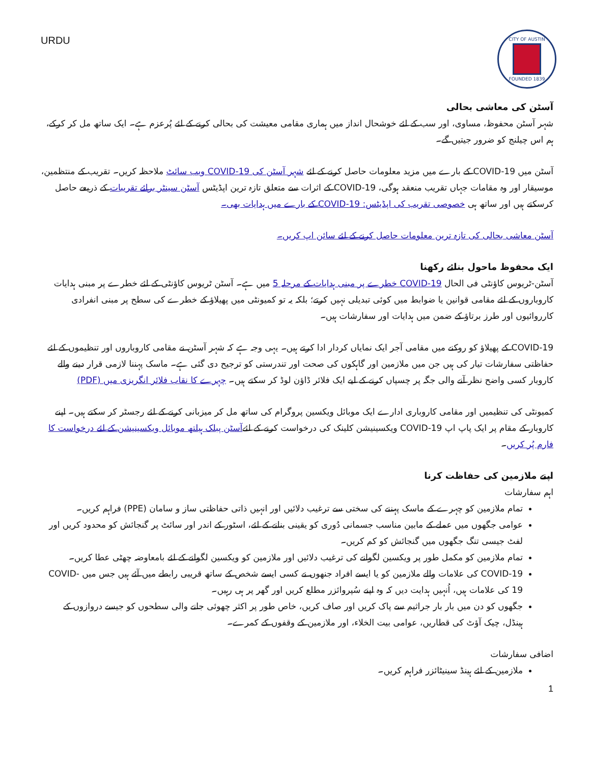CITY OF AUSTIN
FOUNDED 1839
URDU
آسٹن کی معاشی بحالی
شہر آسٹن محفوظ، مساوی، اور سب کے لئے خوشحال انداز میں ہماری مقامی معیشت کی بحالی کرنے کے لئے پُرعزم ہے۔ ایک ساتھ مل کر کرکے، ہم اس چیلنج کو ضرور جیتیں گے۔
آسٹن میں COVID-19 کے بارے میں مزید معلومات حاصل کرنے کے لئے شہر آسٹن کی COVID-19 ویب سائٹ ملاحظہ کریں۔ تقریب کے منتظمین، موسیقار اور وہ مقامات جہاں تقریب منعقد ہوگی، COVID-19 کے اثرات سے متعلق تازہ ترین اپڈیٹس آسٹن سینٹر برائے تقریبات کے ذریعے حاصل کرسکتے ہیں اور ساتھ ہی خصوصی تقریب کی اپڈیٹس: COVID-19 کے بارے میں ہدایات بھی۔
آسٹن معاشی بحالی کی تازہ ترین معلومات حاصل کرنے کے لئے سائن اپ کریں۔
ایک محفوظ ماحول بنائے رکھنا
آسٹن-ٹریوس کاؤنٹی فی الحال COVID-19 خطرے پر مبنی ہدایات کے مرحلہ 5 میں ہے۔ آسٹن ٹریوس کاؤنٹی کے لئے خطرے پر مبنی ہدایات کاروباروں کے لئے مقامی قوانین یا ضوابط میں کوئی تبدیلی نہیں کرتے؛ بلکہ یہ تو کمیونٹی میں پھیلاؤ کے خطرے کی سطح پر مبنی انفرادی کارروائیوں اور طرز برتاؤ کے ضمن میں ہدایات اور سفارشات ہیں۔
COVID-19 کے پھیلاؤ کو روکنے میں مقامی آجر ایک نمایاں کردار ادا کرتے ہیں۔ یہی وجہ ہے کہ شہر آسٹن نے مقامی کاروباروں اور تنظیموں کے لئے حفاظتی سفارشات تیار کی ہیں جن میں ملازمین اور گاہکوں کی صحت اور تندرستی کو ترجیح دی گئی ہے۔ ماسک پہننا لازمی قرار دینے والے کاروبار کسی واضح نظر آنے والی جگہ پر چسپاں کرنے کے لیے ایک فلائر ڈاؤن لوڈ کر سکتے ہیں۔ چہرے کا نقاب فلائر انگریزی میں (PDF)
کمیونٹی کی تنظیمیں اور مقامی کاروباری ادارے ایک موبائل ویکسین پروگرام کی ساتھ مل کر میزبانی کرنے کے لئے رجسٹر کر سکتے ہیں۔ اپنے کاروبار کے مقام پر ایک پاپ اپ COVID-19 ویکسینیشن کلینک کی درخواست کرنے کے لئےآسٹن پبلک ہیلتھ موبائل ویکسینیشن کے لئے درخواست کا فارم پُر کریں۔
اپنے ملازمین کی حفاظت کرنا
اہم سفارشات
تمام ملازمین کو چہرے کے ماسک پہننے کی سختی سے ترغیب دلائیں اور انہیں ذاتی حفاظتی ساز و سامان (PPE) فراہم کریں۔
عوامی جگھوں میں عملے کے مابین مناسب جسمانی دُوری کو یقینی بنانے کے لئے، اسٹور کے اندر اور سائٹ پر گنجائش کو محدود کریں اور لفٹ جیسی تنگ جگھوں میں گنجائش کو کم کریں۔
تمام ملازمین کو مکمل طور پر ویکسین لگوانے کی ترغیب دلائیں اور ملازمین کو ویکسین لگوانے کے لئے بامعاوضہ چھٹی عطا کریں۔
COVID-19 کی علامات والے ملازمین کو یا ایسے افراد جنھوں نے کسی ایسے شخص کے ساتھ قریبی رابطے میں آئے ہیں جس میں COVID-19 کی علامات ہیں، اُنہیں ہدایت دیں کہ وہ اپنے سُپروائزر مطلع کریں اور گھر پر ہی رہیں۔
جگھوں کو دن میں بار بار جراثیم سے پاک کریں اور صاف کریں، خاص طور پر اکثر چھوئی جانے والی سطحوں کو جیسے دروازوں کے ہینڈل، چیک آؤٹ کی قطاریں، عوامی بیت الخلاء، اور ملازمین کے وقفوں کے کمرے۔
اضافی سفارشات
ملازمین کے لئے ہینڈ سینیٹائزر فراہم کریں۔
1